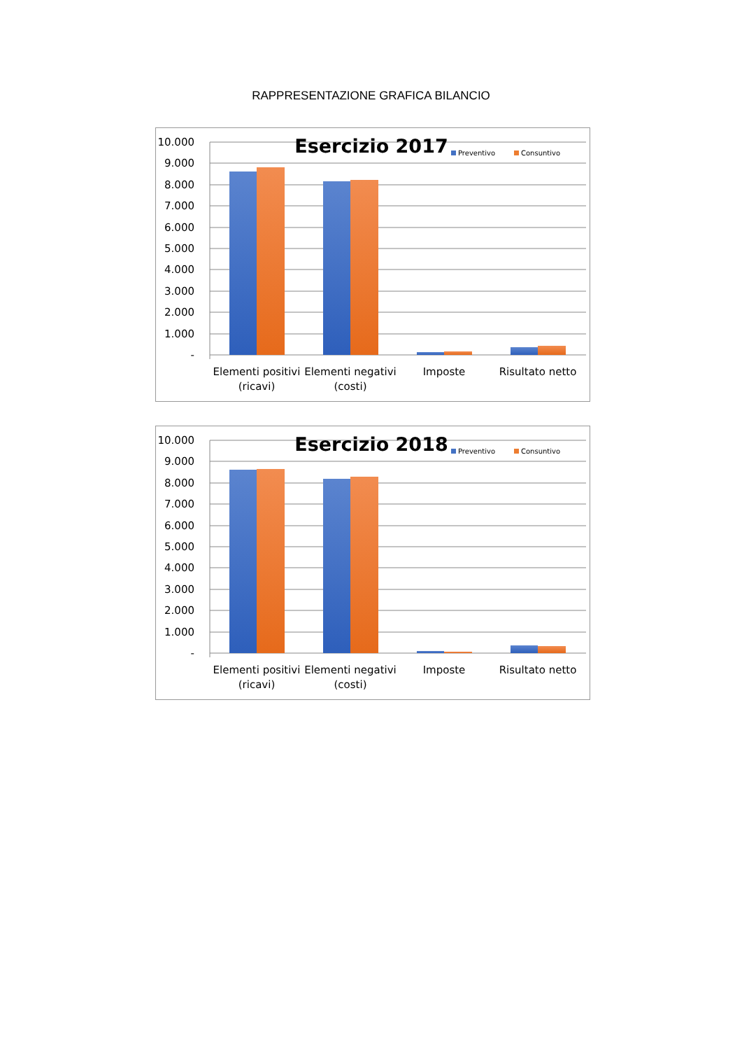RAPPRESENTAZIONE GRAFICA BILANCIO
10.000
9.000
8.000
7.000
6.000
5.000
4.000
3.000
2.000
1.000
-
Esercizio 2017
Preventivo
Consuntivo
Elementi positivi
(ricavi)
Elementi negativi
(costi)
Imposte
Risultato netto
10.000
9.000
8.000
7.000
6.000
5.000
4.000
3.000
2.000
1.000
-
Esercizio 2018
Preventivo
Consuntivo
Elementi positivi
(ricavi)
Elementi negativi
(costi)
Imposte
Risultato netto